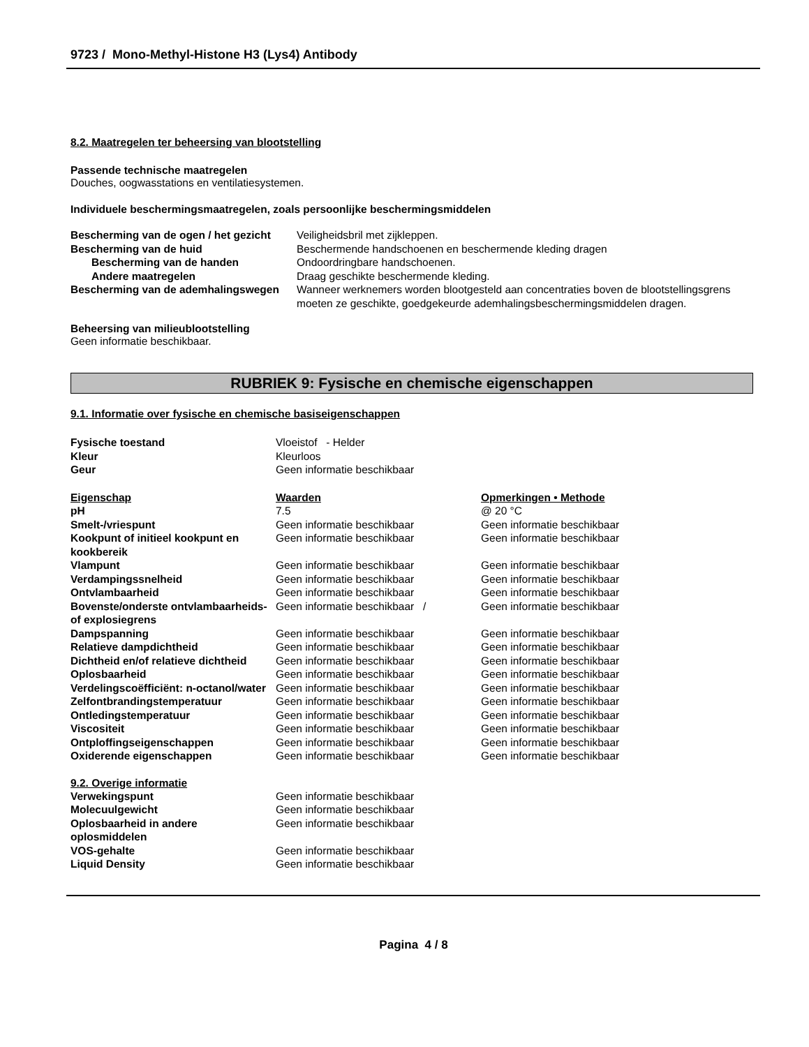9723 / Mono-Methyl-Histone H3 (Lys4) Antibody
8.2. Maatregelen ter beheersing van blootstelling
Passende technische maatregelen
Douches, oogwasstations en ventilatiesystemen.
Individuele beschermingsmaatregelen, zoals persoonlijke beschermingsmiddelen
| Bescherming van de ogen / het gezicht | Veiligheidsbril met zijkleppen. |
| Bescherming van de huid | Beschermende handschoenen en beschermende kleding dragen |
| Bescherming van de handen | Ondoordringbare handschoenen. |
| Andere maatregelen | Draag geschikte beschermende kleding. |
| Bescherming van de ademhalingswegen | Wanneer werknemers worden blootgesteld aan concentraties boven de blootstellingsgrens moeten ze geschikte, goedgekeurde ademhalingsbeschermingsmiddelen dragen. |
Beheersing van milieublootstelling
Geen informatie beschikbaar.
RUBRIEK 9: Fysische en chemische eigenschappen
9.1. Informatie over fysische en chemische basiseigenschappen
| Fysische toestand | Vloeistof - Helder |
| Kleur | Kleurloos |
| Geur | Geen informatie beschikbaar |
| Eigenschap | Waarden | Opmerkingen • Methode |
| pH | 7.5 | @ 20 °C |
| Smelt-/vriespunt | Geen informatie beschikbaar | Geen informatie beschikbaar |
| Kookpunt of initieel kookpunt en kookbereik | Geen informatie beschikbaar | Geen informatie beschikbaar |
| Vlampunt | Geen informatie beschikbaar | Geen informatie beschikbaar |
| Verdampingssnelheid | Geen informatie beschikbaar | Geen informatie beschikbaar |
| Ontvlambaarheid | Geen informatie beschikbaar | Geen informatie beschikbaar |
| Bovenste/onderste ontvlambaarheids- of explosiegrens | Geen informatie beschikbaar / | Geen informatie beschikbaar |
| Dampspanning | Geen informatie beschikbaar | Geen informatie beschikbaar |
| Relatieve dampdichtheid | Geen informatie beschikbaar | Geen informatie beschikbaar |
| Dichtheid en/of relatieve dichtheid | Geen informatie beschikbaar | Geen informatie beschikbaar |
| Oplosbaarheid | Geen informatie beschikbaar | Geen informatie beschikbaar |
| Verdelingscoëfficiënt: n-octanol/water | Geen informatie beschikbaar | Geen informatie beschikbaar |
| Zelfontbrandingstemperatuur | Geen informatie beschikbaar | Geen informatie beschikbaar |
| Ontledingstemperatuur | Geen informatie beschikbaar | Geen informatie beschikbaar |
| Viscositeit | Geen informatie beschikbaar | Geen informatie beschikbaar |
| Ontploffingseigenschappen | Geen informatie beschikbaar | Geen informatie beschikbaar |
| Oxiderende eigenschappen | Geen informatie beschikbaar | Geen informatie beschikbaar |
9.2. Overige informatie
| Verwekingspunt | Geen informatie beschikbaar |
| Molecuulgewicht | Geen informatie beschikbaar |
| Oplosbaarheid in andere oplosmiddelen | Geen informatie beschikbaar |
| VOS-gehalte | Geen informatie beschikbaar |
| Liquid Density | Geen informatie beschikbaar |
Pagina 4 / 8